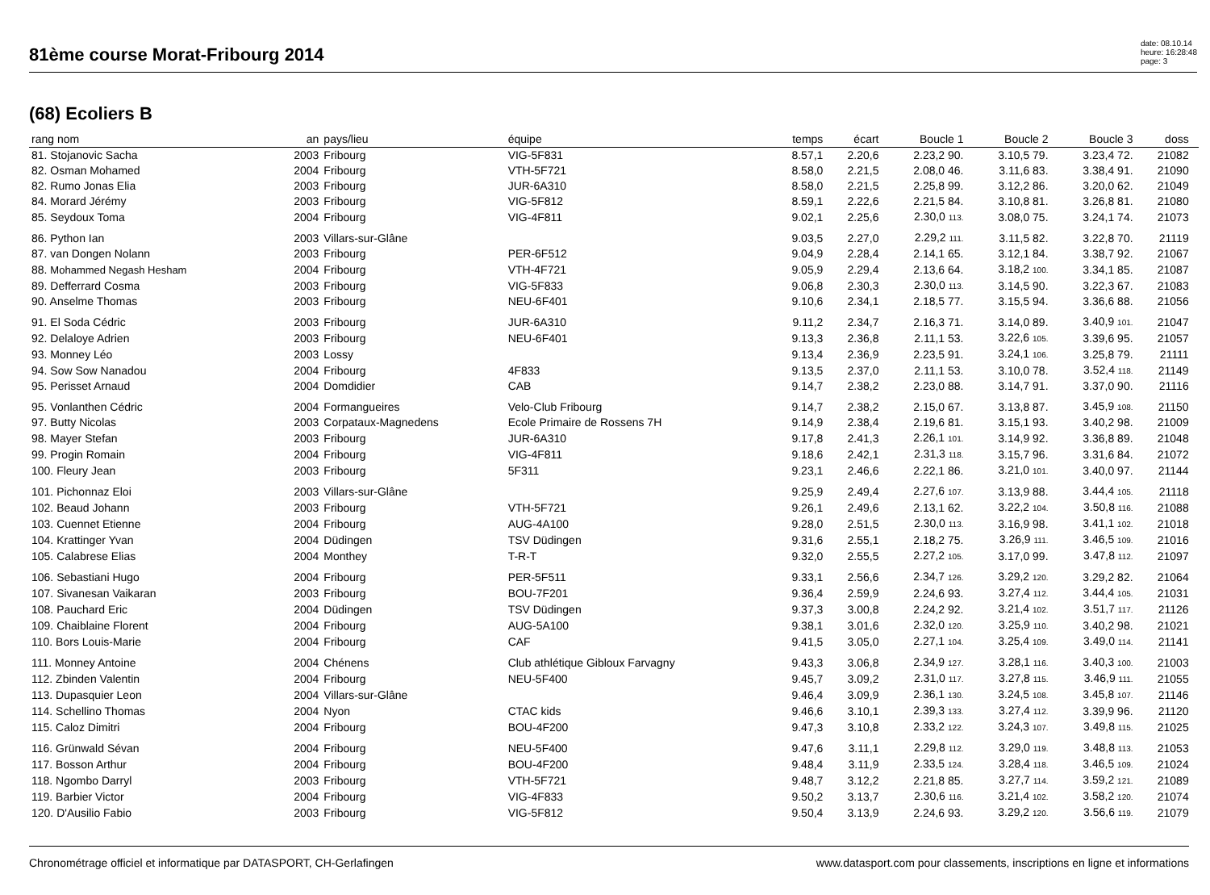81ème course Morat-Fribourg 2014
date: 08.10.14
heure: 16:28:48
page: 3
(68) Ecoliers B
| rang nom | an | pays/lieu | équipe | temps | écart | Boucle 1 | Boucle 2 | Boucle 3 | doss | |
| --- | --- | --- | --- | --- | --- | --- | --- | --- | --- | --- |
| 81. Stojanovic Sacha | 2003 | Fribourg | VIG-5F831 | 8.57,1 | 2.20,6 | 2.23,2 90. | 3.10,5 79. | 3.23,4 72. | 21082 | |
| 82. Osman Mohamed | 2004 | Fribourg | VTH-5F721 | 8.58,0 | 2.21,5 | 2.08,0 46. | 3.11,6 83. | 3.38,4 91. | 21090 | |
| 82. Rumo Jonas Elia | 2003 | Fribourg | JUR-6A310 | 8.58,0 | 2.21,5 | 2.25,8 99. | 3.12,2 86. | 3.20,0 62. | 21049 | |
| 84. Morard Jérémy | 2003 | Fribourg | VIG-5F812 | 8.59,1 | 2.22,6 | 2.21,5 84. | 3.10,8 81. | 3.26,8 81. | 21080 | |
| 85. Seydoux Toma | 2004 | Fribourg | VIG-4F811 | 9.02,1 | 2.25,6 | 2.30,0 113. | 3.08,0 75. | 3.24,1 74. | 21073 | |
| 86. Python Ian | 2003 | Villars-sur-Glâne | | 9.03,5 | 2.27,0 | 2.29,2 111. | 3.11,5 82. | 3.22,8 70. | 21119 | |
| 87. van Dongen Nolann | 2003 | Fribourg | PER-6F512 | 9.04,9 | 2.28,4 | 2.14,1 65. | 3.12,1 84. | 3.38,7 92. | 21067 | |
| 88. Mohammed Negash Hesham | 2004 | Fribourg | VTH-4F721 | 9.05,9 | 2.29,4 | 2.13,6 64. | 3.18,2 100. | 3.34,1 85. | 21087 | |
| 89. Defferrard Cosma | 2003 | Fribourg | VIG-5F833 | 9.06,8 | 2.30,3 | 2.30,0 113. | 3.14,5 90. | 3.22,3 67. | 21083 | |
| 90. Anselme Thomas | 2003 | Fribourg | NEU-6F401 | 9.10,6 | 2.34,1 | 2.18,5 77. | 3.15,5 94. | 3.36,6 88. | 21056 | |
| 91. El Soda Cédric | 2003 | Fribourg | JUR-6A310 | 9.11,2 | 2.34,7 | 2.16,3 71. | 3.14,0 89. | 3.40,9 101. | 21047 | |
| 92. Delaloye Adrien | 2003 | Fribourg | NEU-6F401 | 9.13,3 | 2.36,8 | 2.11,1 53. | 3.22,6 105. | 3.39,6 95. | 21057 | |
| 93. Monney Léo | 2003 | Lossy | | 9.13,4 | 2.36,9 | 2.23,5 91. | 3.24,1 106. | 3.25,8 79. | 21111 | |
| 94. Sow Sow Nanadou | 2004 | Fribourg | 4F833 | 9.13,5 | 2.37,0 | 2.11,1 53. | 3.10,0 78. | 3.52,4 118. | 21149 | |
| 95. Perisset Arnaud | 2004 | Domdidier | CAB | 9.14,7 | 2.38,2 | 2.23,0 88. | 3.14,7 91. | 3.37,0 90. | 21116 | |
| 95. Vonlanthen Cédric | 2004 | Formangueires | Velo-Club Fribourg | 9.14,7 | 2.38,2 | 2.15,0 67. | 3.13,8 87. | 3.45,9 108. | 21150 | |
| 97. Butty Nicolas | 2003 | Corpataux-Magnedens | Ecole Primaire de Rossens 7H | 9.14,9 | 2.38,4 | 2.19,6 81. | 3.15,1 93. | 3.40,2 98. | 21009 | |
| 98. Mayer Stefan | 2003 | Fribourg | JUR-6A310 | 9.17,8 | 2.41,3 | 2.26,1 101. | 3.14,9 92. | 3.36,8 89. | 21048 | |
| 99. Progin Romain | 2004 | Fribourg | VIG-4F811 | 9.18,6 | 2.42,1 | 2.31,3 118. | 3.15,7 96. | 3.31,6 84. | 21072 | |
| 100. Fleury Jean | 2003 | Fribourg | 5F311 | 9.23,1 | 2.46,6 | 2.22,1 86. | 3.21,0 101. | 3.40,0 97. | 21144 | |
| 101. Pichonnaz Eloi | 2003 | Villars-sur-Glâne | | 9.25,9 | 2.49,4 | 2.27,6 107. | 3.13,9 88. | 3.44,4 105. | 21118 | |
| 102. Beaud Johann | 2003 | Fribourg | VTH-5F721 | 9.26,1 | 2.49,6 | 2.13,1 62. | 3.22,2 104. | 3.50,8 116. | 21088 | |
| 103. Cuennet Etienne | 2004 | Fribourg | AUG-4A100 | 9.28,0 | 2.51,5 | 2.30,0 113. | 3.16,9 98. | 3.41,1 102. | 21018 | |
| 104. Krattinger Yvan | 2004 | Düdingen | TSV Düdingen | 9.31,6 | 2.55,1 | 2.18,2 75. | 3.26,9 111. | 3.46,5 109. | 21016 | |
| 105. Calabrese Elias | 2004 | Monthey | T-R-T | 9.32,0 | 2.55,5 | 2.27,2 105. | 3.17,0 99. | 3.47,8 112. | 21097 | |
| 106. Sebastiani Hugo | 2004 | Fribourg | PER-5F511 | 9.33,1 | 2.56,6 | 2.34,7 126. | 3.29,2 120. | 3.29,2 82. | 21064 | |
| 107. Sivanesan Vaikaran | 2003 | Fribourg | BOU-7F201 | 9.36,4 | 2.59,9 | 2.24,6 93. | 3.27,4 112. | 3.44,4 105. | 21031 | |
| 108. Pauchard Eric | 2004 | Düdingen | TSV Düdingen | 9.37,3 | 3.00,8 | 2.24,2 92. | 3.21,4 102. | 3.51,7 117. | 21126 | |
| 109. Chaiblaine Florent | 2004 | Fribourg | AUG-5A100 | 9.38,1 | 3.01,6 | 2.32,0 120. | 3.25,9 110. | 3.40,2 98. | 21021 | |
| 110. Bors Louis-Marie | 2004 | Fribourg | CAF | 9.41,5 | 3.05,0 | 2.27,1 104. | 3.25,4 109. | 3.49,0 114. | 21141 | |
| 111. Monney Antoine | 2004 | Chénens | Club athlétique Gibloux Farvagny | 9.43,3 | 3.06,8 | 2.34,9 127. | 3.28,1 116. | 3.40,3 100. | 21003 | |
| 112. Zbinden Valentin | 2004 | Fribourg | NEU-5F400 | 9.45,7 | 3.09,2 | 2.31,0 117. | 3.27,8 115. | 3.46,9 111. | 21055 | |
| 113. Dupasquier Leon | 2004 | Villars-sur-Glâne | | 9.46,4 | 3.09,9 | 2.36,1 130. | 3.24,5 108. | 3.45,8 107. | 21146 | |
| 114. Schellino Thomas | 2004 | Nyon | CTAC kids | 9.46,6 | 3.10,1 | 2.39,3 133. | 3.27,4 112. | 3.39,9 96. | 21120 | |
| 115. Caloz Dimitri | 2004 | Fribourg | BOU-4F200 | 9.47,3 | 3.10,8 | 2.33,2 122. | 3.24,3 107. | 3.49,8 115. | 21025 | |
| 116. Grünwald Sévan | 2004 | Fribourg | NEU-5F400 | 9.47,6 | 3.11,1 | 2.29,8 112. | 3.29,0 119. | 3.48,8 113. | 21053 | |
| 117. Bosson Arthur | 2004 | Fribourg | BOU-4F200 | 9.48,4 | 3.11,9 | 2.33,5 124. | 3.28,4 118. | 3.46,5 109. | 21024 | |
| 118. Ngombo Darryl | 2003 | Fribourg | VTH-5F721 | 9.48,7 | 3.12,2 | 2.21,8 85. | 3.27,7 114. | 3.59,2 121. | 21089 | |
| 119. Barbier Victor | 2004 | Fribourg | VIG-4F833 | 9.50,2 | 3.13,7 | 2.30,6 116. | 3.21,4 102. | 3.58,2 120. | 21074 | |
| 120. D'Ausilio Fabio | 2003 | Fribourg | VIG-5F812 | 9.50,4 | 3.13,9 | 2.24,6 93. | 3.29,2 120. | 3.56,6 119. | 21079 | |
Chronométrage officiel et informatique par DATASPORT, CH-Gerlafingen www.datasport.com pour classements, inscriptions en ligne et informations